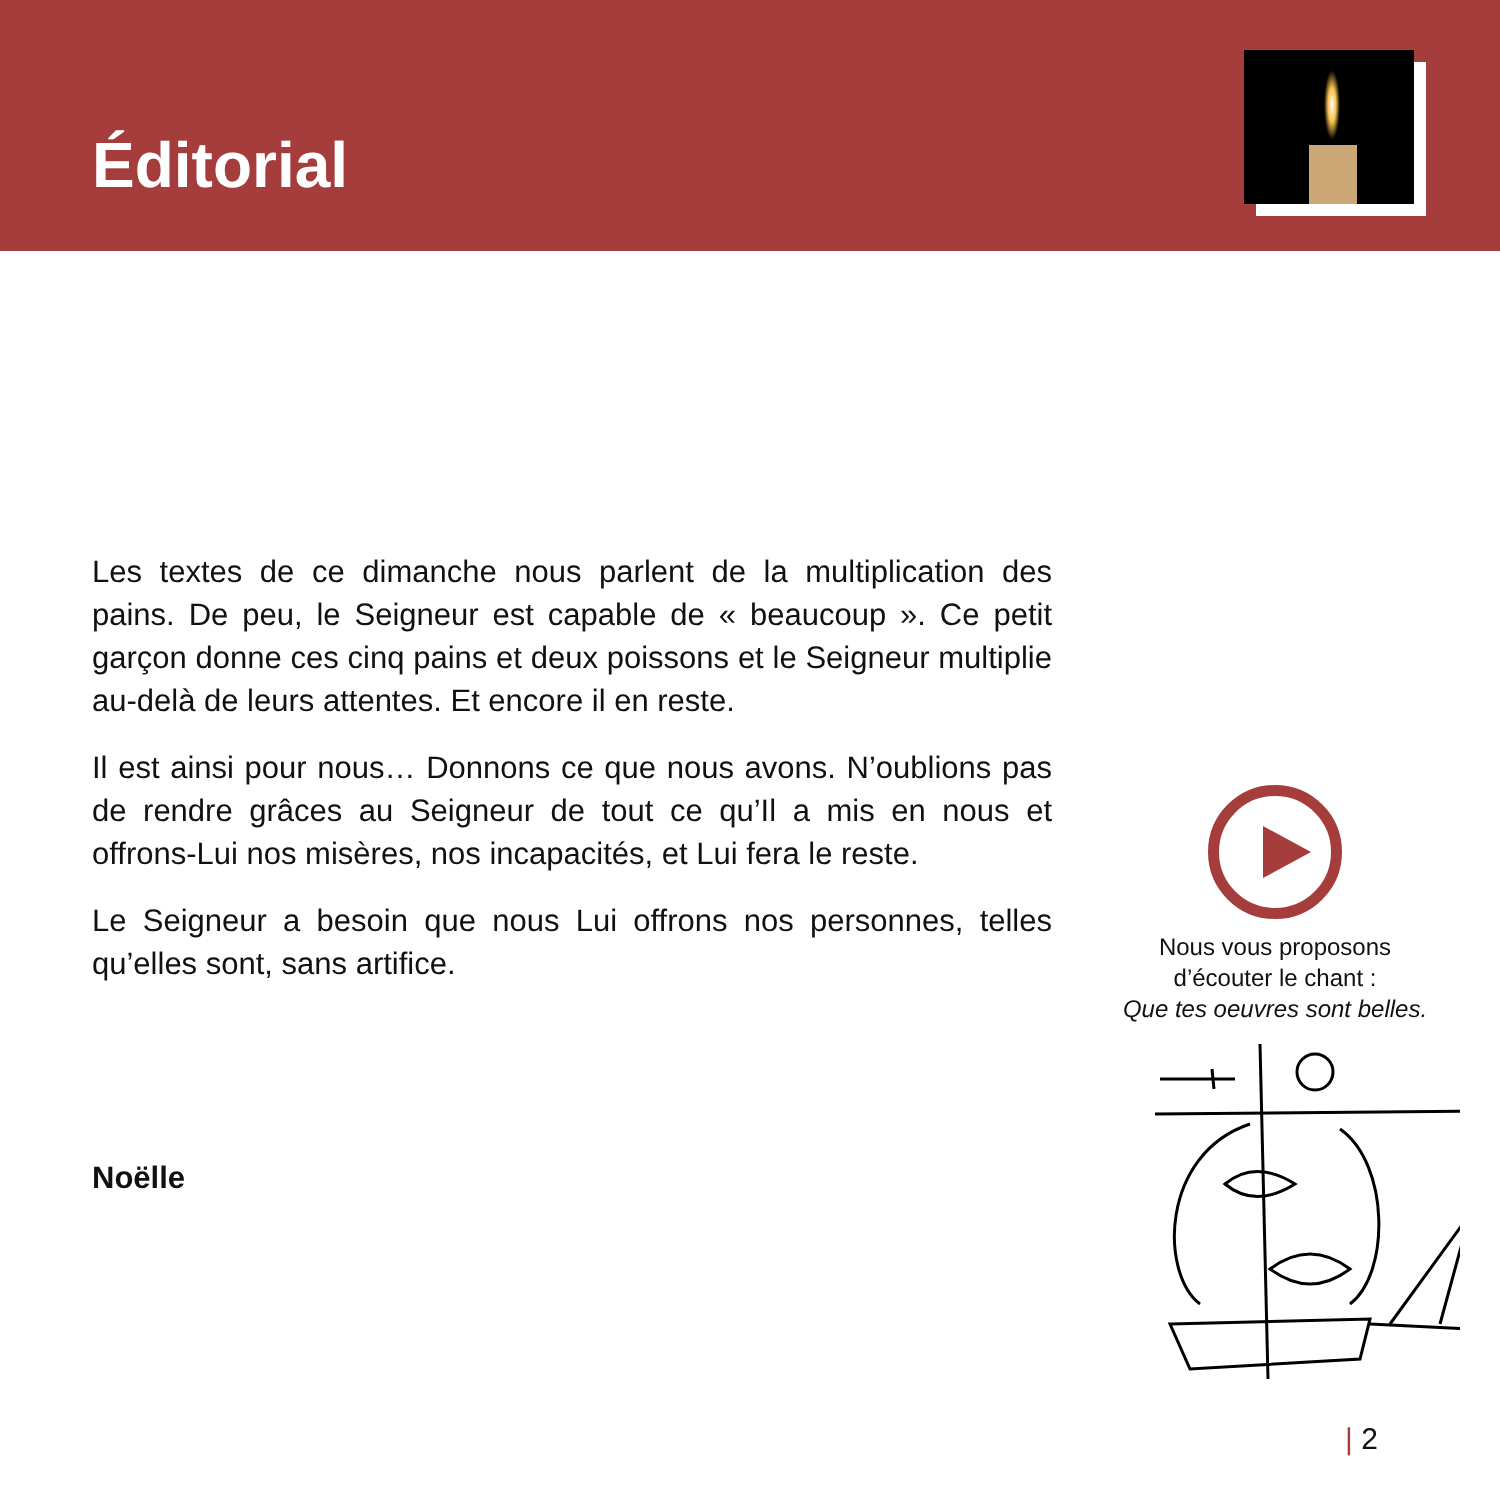Éditorial
Les textes de ce dimanche nous parlent de la multiplication des pains. De peu, le Seigneur est capable de « beaucoup ». Ce petit garçon donne ces cinq pains et deux poissons et le Seigneur multiplie au-delà de leurs attentes. Et encore il en reste.
Il est ainsi pour nous… Donnons ce que nous avons. N’oublions pas de rendre grâces au Seigneur de tout ce qu’Il a mis en nous et offrons-Lui nos misères, nos incapacités, et Lui fera le reste.
Le Seigneur a besoin que nous Lui offrons nos personnes, telles qu’elles sont, sans artifice.
Noëlle
Nous vous proposons
d’écouter le chant :
Que tes oeuvres sont belles.
| 2